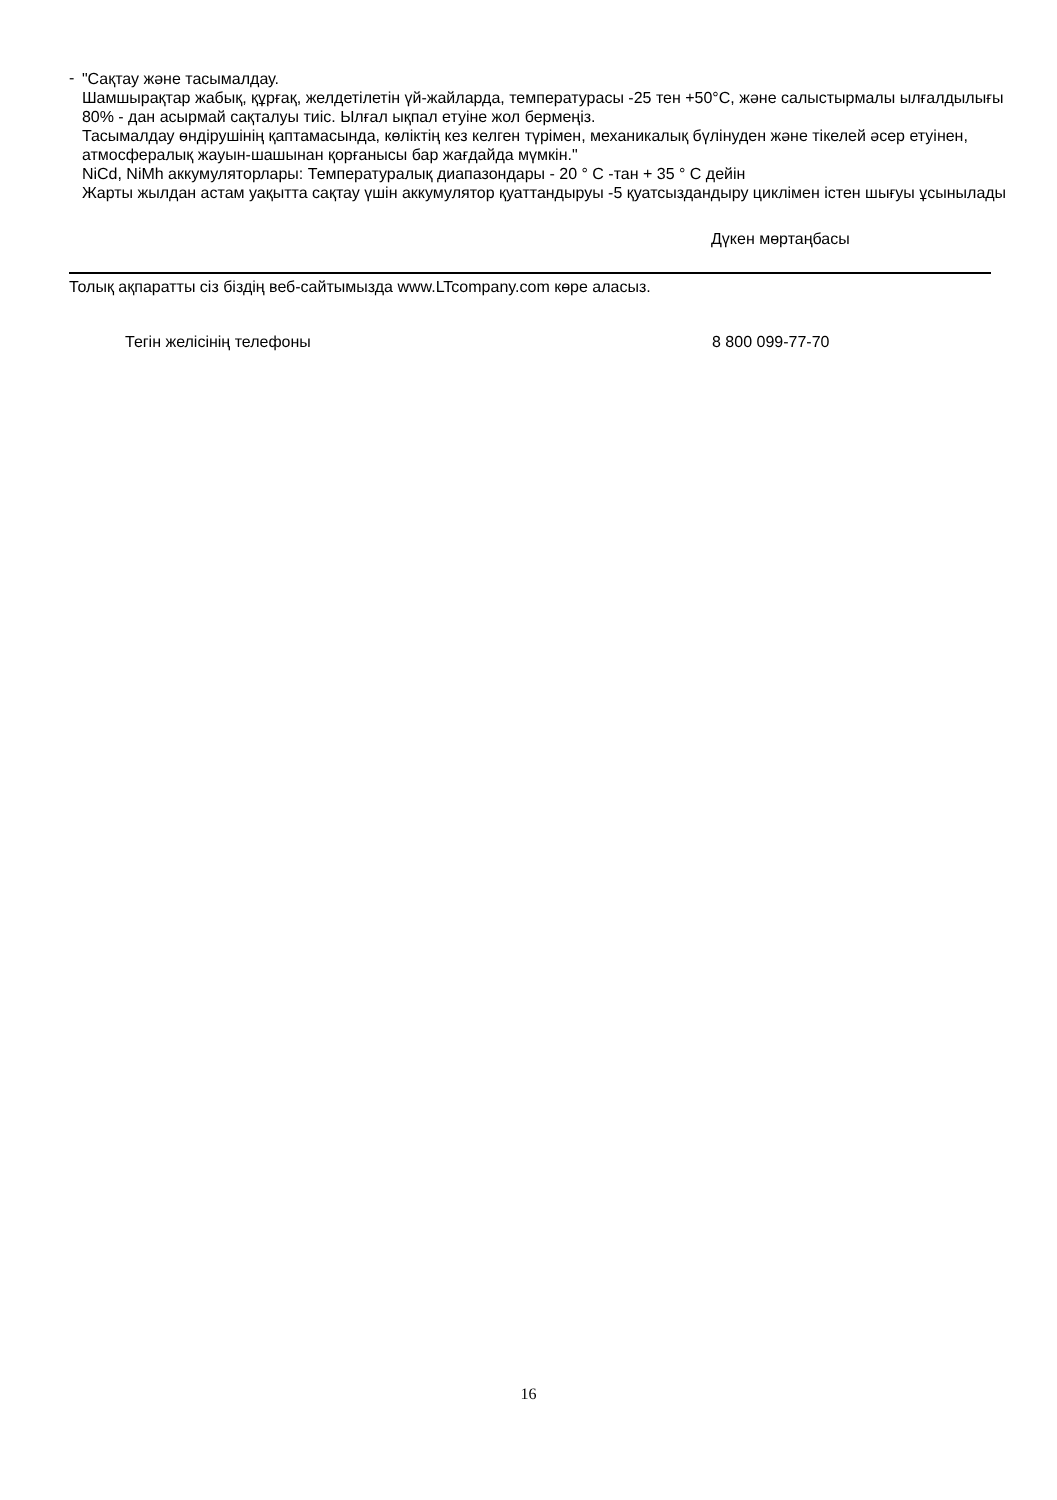-
"Сақтау және тасымалдау.
Шамшырақтар жабық, құрғақ, желдетілетін үй-жайларда, температурасы -25 тен +50°С, және салыстырмалы ылғалдылығы 80% - дан асырмай сақталуы тиіс. Ылғал ықпал етуіне жол бермеңіз.
Тасымалдау өндірушінің қаптамасында, көліктің кез келген түрімен, механикалық бүлінуден және тікелей әсер етуінен, атмосфералық жауын-шашынан қорғанысы бар жағдайда мүмкін."
NiCd, NiMh аккумуляторлары: Температуралық диапазондары - 20 ° С -тан + 35 ° С дейін
Жарты жылдан астам уақытта сақтау үшін аккумулятор қуаттандыруы -5 қуатсыздандыру циклімен істен шығуы ұсынылады
Дүкен мөртаңбасы
Толық ақпаратты сіз біздің веб-сайтымызда www.LTcompany.com көре аласыз.
Тегін желісінің телефоны 8 800 099-77-70
16